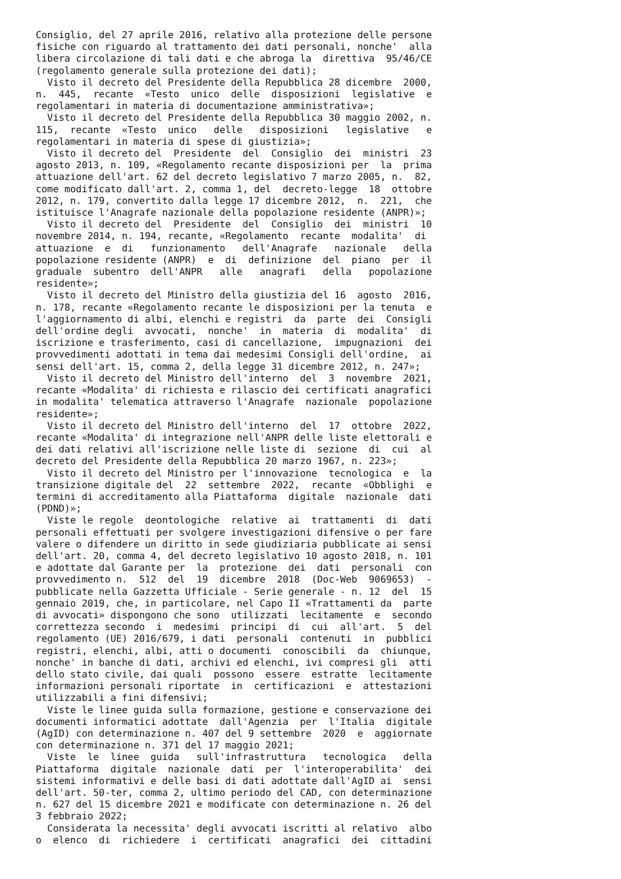Consiglio, del 27 aprile 2016, relativo alla protezione delle persone
fisiche con riguardo al trattamento dei dati personali, nonche'  alla
libera circolazione di tali dati e che abroga la  direttiva  95/46/CE
(regolamento generale sulla protezione dei dati);
  Visto il decreto del Presidente della Repubblica 28 dicembre  2000,
n.  445,  recante  «Testo  unico  delle  disposizioni  legislative  e
regolamentari in materia di documentazione amministrativa»;
  Visto il decreto del Presidente della Repubblica 30 maggio 2002, n.
115,  recante  «Testo  unico   delle   disposizioni   legislative   e
regolamentari in materia di spese di giustizia»;
  Visto il decreto del  Presidente  del  Consiglio  dei  ministri  23
agosto 2013, n. 109, «Regolamento recante disposizioni per  la  prima
attuazione dell'art. 62 del decreto legislativo 7 marzo 2005, n.  82,
come modificato dall'art. 2, comma 1, del  decreto-legge  18  ottobre
2012, n. 179, convertito dalla legge 17 dicembre 2012,  n.  221,  che
istituisce l'Anagrafe nazionale della popolazione residente (ANPR)»;
  Visto il decreto del  Presidente  del  Consiglio  dei  ministri  10
novembre 2014, n. 194, recante, «Regolamento  recante  modalita'  di
attuazione  e  di   funzionamento   dell'Anagrafe   nazionale   della
popolazione residente (ANPR)  e  di  definizione  del  piano  per  il
graduale  subentro  dell'ANPR   alle   anagrafi   della   popolazione
residente»;
  Visto il decreto del Ministro della giustizia del 16  agosto  2016,
n. 178, recante «Regolamento recante le disposizioni per la tenuta  e
l'aggiornamento di albi, elenchi e registri  da  parte  dei  Consigli
dell'ordine degli  avvocati,  nonche'  in  materia  di  modalita'  di
iscrizione e trasferimento, casi di cancellazione,  impugnazioni  dei
provvedimenti adottati in tema dai medesimi Consigli dell'ordine,  ai
sensi dell'art. 15, comma 2, della legge 31 dicembre 2012, n. 247»;
  Visto il decreto del Ministro dell'interno  del  3  novembre  2021,
recante «Modalita' di richiesta e rilascio dei certificati anagrafici
in modalita' telematica attraverso l'Anagrafe  nazionale  popolazione
residente»;
  Visto il decreto del Ministro dell'interno  del  17  ottobre  2022,
recante «Modalita' di integrazione nell'ANPR delle liste elettorali e
dei dati relativi all'iscrizione nelle liste di  sezione  di  cui  al
decreto del Presidente della Repubblica 20 marzo 1967, n. 223»;
  Visto il decreto del Ministro per l'innovazione  tecnologica  e  la
transizione digitale del  22  settembre  2022,  recante  «Obblighi  e
termini di accreditamento alla Piattaforma  digitale  nazionale  dati
(PDND)»;
  Viste le regole  deontologiche  relative  ai  trattamenti  di  dati
personali effettuati per svolgere investigazioni difensive o per fare
valere o difendere un diritto in sede giudiziaria pubblicate ai sensi
dell'art. 20, comma 4, del decreto legislativo 10 agosto 2018, n. 101
e adottate dal Garante per  la  protezione  dei  dati  personali  con
provvedimento n.  512  del  19  dicembre  2018  (Doc-Web  9069653)  -
pubblicate nella Gazzetta Ufficiale - Serie generale - n. 12  del  15
gennaio 2019, che, in particolare, nel Capo II «Trattamenti da  parte
di avvocati» dispongono che sono  utilizzati  lecitamente  e  secondo
correttezza secondo  i  medesimi  principi  di  cui  all'art.  5  del
regolamento (UE) 2016/679, i dati  personali  contenuti  in  pubblici
registri, elenchi, albi, atti o documenti  conoscibili  da  chiunque,
nonche' in banche di dati, archivi ed elenchi, ivi compresi gli  atti
dello stato civile, dai quali  possono  essere  estratte  lecitamente
informazioni personali riportate  in  certificazioni  e  attestazioni
utilizzabili a fini difensivi;
  Viste le linee guida sulla formazione, gestione e conservazione dei
documenti informatici adottate  dall'Agenzia  per  l'Italia  digitale
(AgID) con determinazione n. 407 del 9 settembre  2020  e  aggiornate
con determinazione n. 371 del 17 maggio 2021;
  Viste  le  linee  guida   sull'infrastruttura   tecnologica   della
Piattaforma  digitale  nazionale  dati  per  l'interoperabilita'  dei
sistemi informativi e delle basi di dati adottate dall'AgID ai  sensi
dell'art. 50-ter, comma 2, ultimo periodo del CAD, con determinazione
n. 627 del 15 dicembre 2021 e modificate con determinazione n. 26 del
3 febbraio 2022;
  Considerata la necessita' degli avvocati iscritti al relativo  albo
o  elenco  di  richiedere  i  certificati  anagrafici  dei  cittadini